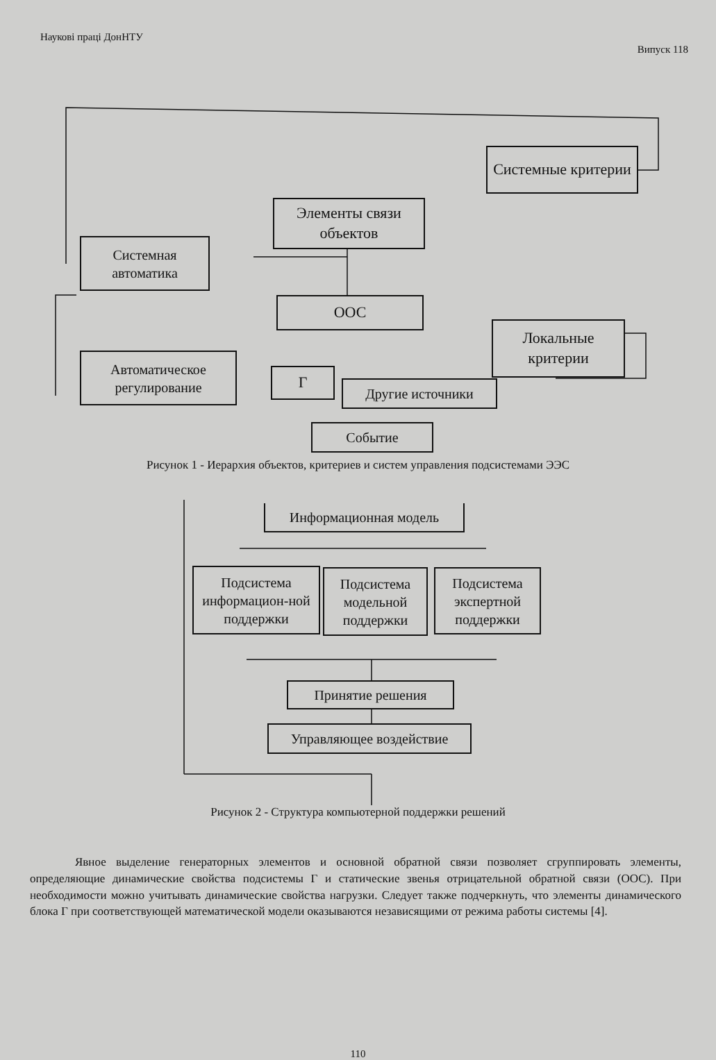Наукові праці ДонНТУ Випуск 118
Системные критерии
Элементы связи объектов
Системная автоматика
ООС
Локальные критерии
Автоматическое регулирование
Г
Другие источники
Событие
Рисунок 1 - Иерархия объектов, критериев и систем управления подсистемами ЭЭС
Информационная модель
Подсистема информацион-ной поддержки
Подсистема модельной поддержки
Подсистема экспертной поддержки
Принятие решения
Управляющее воздействие
Рисунок 2 - Структура компьютерной поддержки решений
Явное выделение генераторных элементов и основной обратной связи позволяет сгруппировать элементы, определяющие динамические свойства подсистемы Г и статические звенья отрицательной обратной связи (ООС). При необходимости можно учитывать динамические свойства нагрузки. Следует также подчеркнуть, что элементы динамического блока Г при соответствующей математической модели оказываются независящими от режима работы системы [4].
110